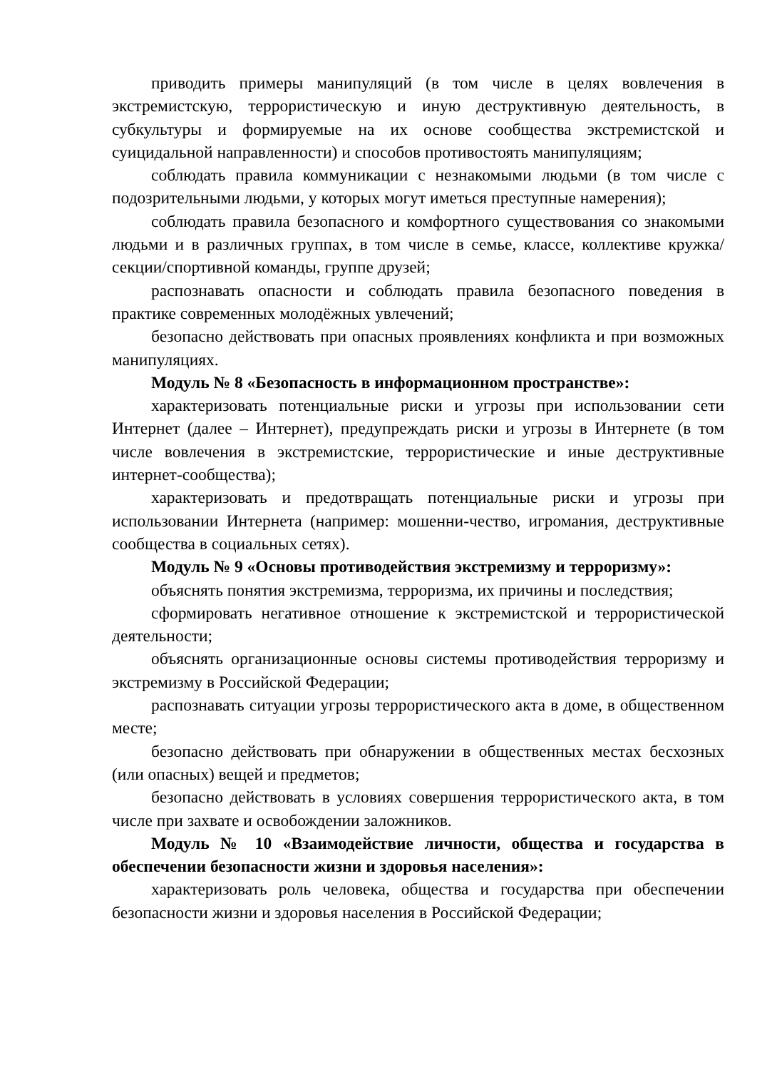приводить примеры манипуляций (в том числе в целях вовлечения в экстремистскую, террористическую и иную деструктивную деятельность, в субкультуры и формируемые на их основе сообщества экстремистской и суицидальной направленности) и способов противостоять манипуляциям;
соблюдать правила коммуникации с незнакомыми людьми (в том числе с подозрительными людьми, у которых могут иметься преступные намерения);
соблюдать правила безопасного и комфортного существования со знакомыми людьми и в различных группах, в том числе в семье, классе, коллективе кружка/секции/спортивной команды, группе друзей;
распознавать опасности и соблюдать правила безопасного поведения в практике современных молодёжных увлечений;
безопасно действовать при опасных проявлениях конфликта и при возможных манипуляциях.
Модуль № 8 «Безопасность в информационном пространстве»:
характеризовать потенциальные риски и угрозы при использовании сети Интернет (далее – Интернет), предупреждать риски и угрозы в Интернете (в том числе вовлечения в экстремистские, террористические и иные деструктивные интернет-сообщества);
характеризовать и предотвращать потенциальные риски и угрозы при использовании Интернета (например: мошенни-чество, игромания, деструктивные сообщества в социальных сетях).
Модуль № 9 «Основы противодействия экстремизму и терроризму»:
объяснять понятия экстремизма, терроризма, их причины и последствия;
сформировать негативное отношение к экстремистской и террористической деятельности;
объяснять организационные основы системы противодействия терроризму и экстремизму в Российской Федерации;
распознавать ситуации угрозы террористического акта в доме, в общественном месте;
безопасно действовать при обнаружении в общественных местах бесхозных (или опасных) вещей и предметов;
безопасно действовать в условиях совершения террористического акта, в том числе при захвате и освобождении заложников.
Модуль № 10 «Взаимодействие личности, общества и государства в обеспечении безопасности жизни и здоровья населения»:
характеризовать роль человека, общества и государства при обеспечении безопасности жизни и здоровья населения в Российской Федерации;